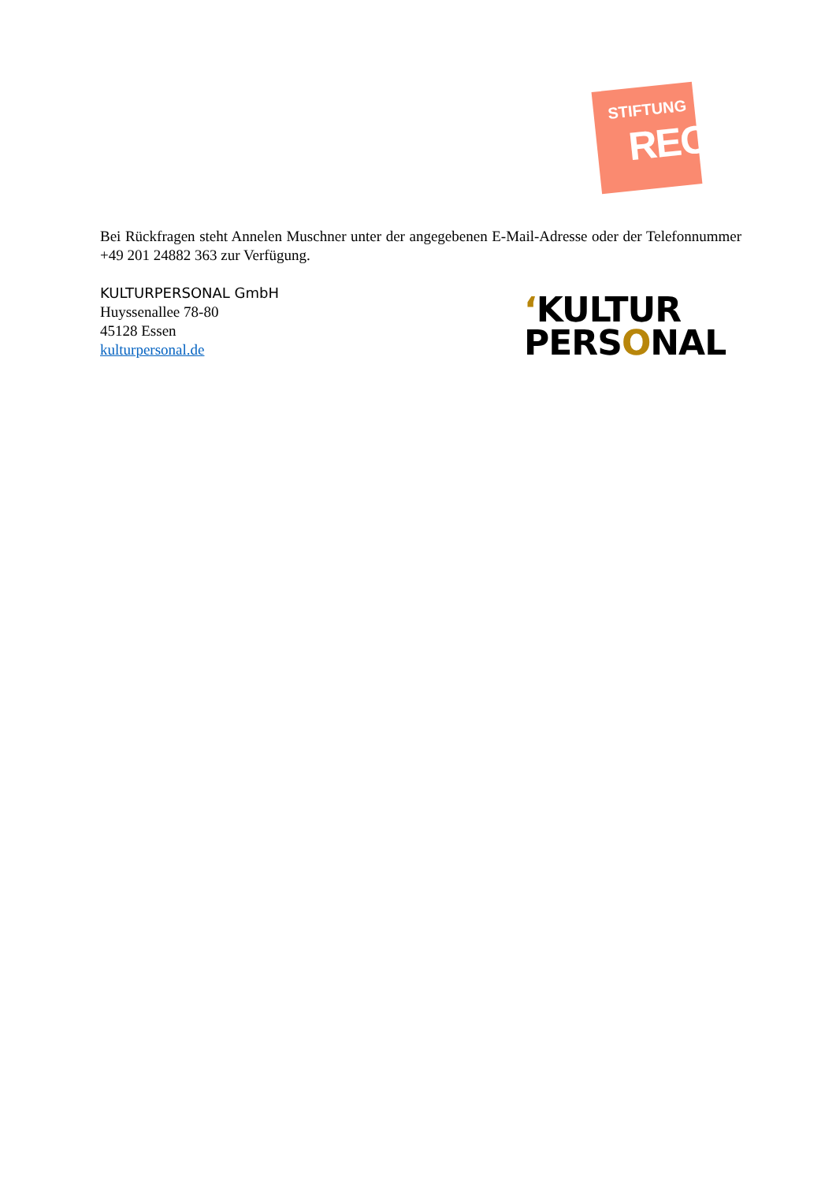STIFTUNG
RECHT
Bei Rückfragen steht Annelen Muschner unter der angegebenen E-Mail-Adresse oder der Telefonnummer +49 201 24882 363 zur Verfügung.
KULTURPERSONAL GmbH
Huyssenallee 78-80
45128 Essen
kulturpersonal.de
ʻKULTUR
PERSONAL